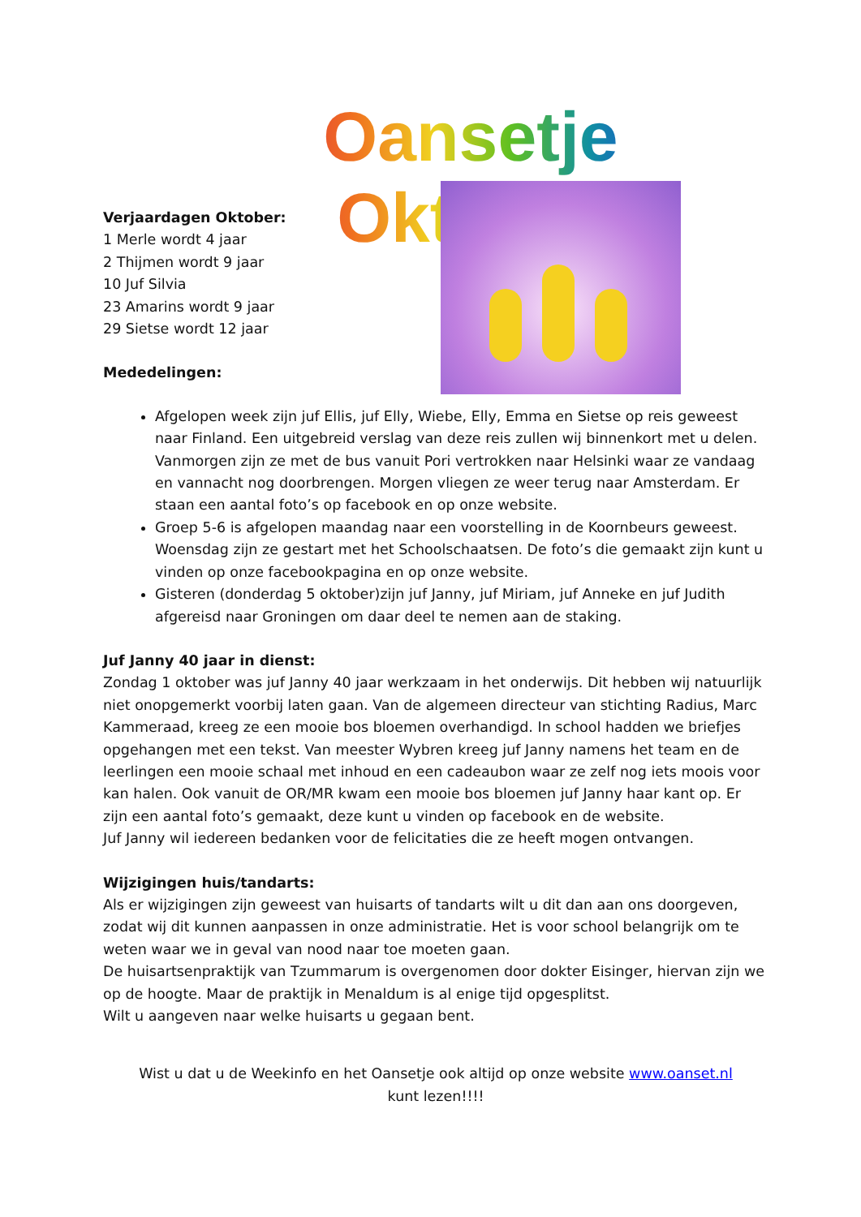Oansetje Oktober
Verjaardagen Oktober:
1 Merle wordt 4 jaar
2 Thijmen wordt 9 jaar
10 Juf Silvia
23 Amarins wordt 9 jaar
29 Sietse wordt 12 jaar
Mededelingen:
Afgelopen week zijn juf Ellis, juf Elly, Wiebe, Elly, Emma en Sietse op reis geweest naar Finland. Een uitgebreid verslag van deze reis zullen wij binnenkort met u delen. Vanmorgen zijn ze met de bus vanuit Pori vertrokken naar Helsinki waar ze vandaag en vannacht nog doorbrengen. Morgen vliegen ze weer terug naar Amsterdam. Er staan een aantal foto’s op facebook en op onze website.
Groep 5-6 is afgelopen maandag naar een voorstelling in de Koornbeurs geweest. Woensdag zijn ze gestart met het Schoolschaatsen. De foto’s die gemaakt zijn kunt u vinden op onze facebookpagina en op onze website.
Gisteren (donderdag 5 oktober)zijn juf Janny, juf Miriam, juf Anneke en juf Judith afgereisd naar Groningen om daar deel te nemen aan de staking.
Juf Janny 40 jaar in dienst:
Zondag 1 oktober was juf Janny 40 jaar werkzaam in het onderwijs. Dit hebben wij natuurlijk niet onopgemerkt voorbij laten gaan. Van de algemeen directeur van stichting Radius, Marc Kammeraad, kreeg ze een mooie bos bloemen overhandigd. In school hadden we briefjes opgehangen met een tekst. Van meester Wybren kreeg juf Janny namens het team en de leerlingen een mooie schaal met inhoud en een cadeaubon waar ze zelf nog iets moois voor kan halen. Ook vanuit de OR/MR kwam een mooie bos bloemen juf Janny haar kant op. Er zijn een aantal foto’s gemaakt, deze kunt u vinden op facebook en de website.
Juf Janny wil iedereen bedanken voor de felicitaties die ze heeft mogen ontvangen.
Wijzigingen huis/tandarts:
Als er wijzigingen zijn geweest van huisarts of tandarts wilt u dit dan aan ons doorgeven, zodat wij dit kunnen aanpassen in onze administratie. Het is voor school belangrijk om te weten waar we in geval van nood naar toe moeten gaan.
De huisartsenpraktijk van Tzummarum is overgenomen door dokter Eisinger, hiervan zijn we op de hoogte. Maar de praktijk in Menaldum is al enige tijd opgesplitst.
Wilt u aangeven naar welke huisarts u gegaan bent.
Wist u dat u de Weekinfo en het Oansetje ook altijd op onze website www.oanset.nl
kunt lezen!!!!